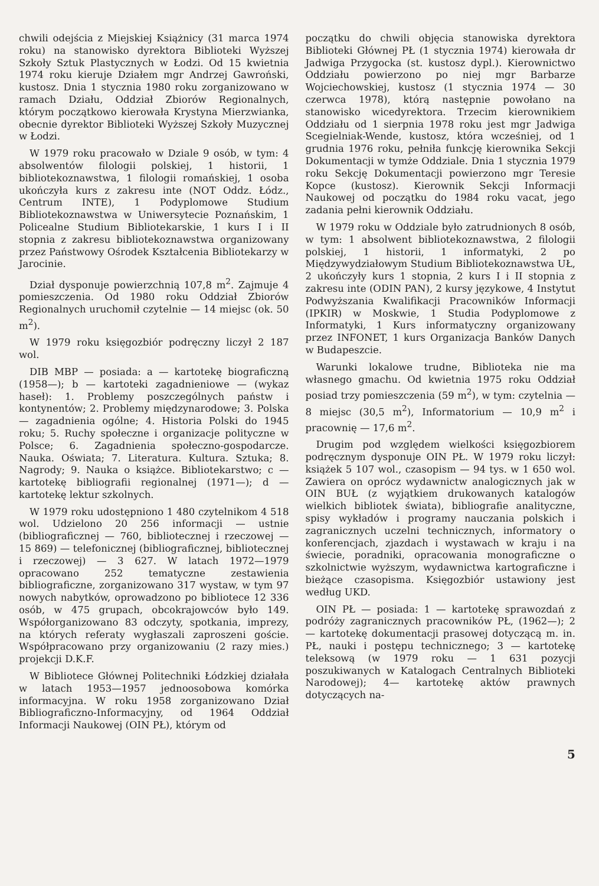chwili odejścia z Miejskiej Książnicy (31 marca 1974 roku) na stanowisko dyrektora Biblioteki Wyższej Szkoły Sztuk Plastycznych w Łodzi. Od 15 kwietnia 1974 roku kieruje Działem mgr Andrzej Gawroński, kustosz. Dnia 1 stycznia 1980 roku zorganizowano w ramach Działu, Oddział Zbiorów Regionalnych, którym początkowo kierowała Krystyna Mierzwianka, obecnie dyrektor Biblioteki Wyższej Szkoły Muzycznej w Łodzi.
W 1979 roku pracowało w Dziale 9 osób, w tym: 4 absolwentów filologii polskiej, 1 historii, 1 bibliotekoznawstwa, 1 filologii romańskiej, 1 osoba ukończyła kurs z zakresu inte (NOT Oddz. Łódz., Centrum INTE), 1 Podyplomowe Studium Bibliotekoznawstwa w Uniwersytecie Poznańskim, 1 Policealne Studium Bibliotekarskie, 1 kurs I i II stopnia z zakresu bibliotekoznawstwa organizowany przez Państwowy Ośrodek Kształcenia Bibliotekarzy w Jarocinie.
Dział dysponuje powierzchnią 107,8 m<sup>2</sup>. Zajmuje 4 pomieszczenia. Od 1980 roku Oddział Zbiorów Regionalnych uruchomił czytelnie — 14 miejsc (ok. 50 m<sup>2</sup>).
W 1979 roku księgozbiór podręczny liczył 2 187 wol.
DIB MBP — posiada: a — kartotekę biograficzną (1958—); b — kartoteki zagadnieniowe — (wykaz haseł): 1. Problemy poszczególnych państw i kontynentów; 2. Problemy międzynarodowe; 3. Polska — zagadnienia ogólne; 4. Historia Polski do 1945 roku; 5. Ruchy społeczne i organizacje polityczne w Polsce; 6. Zagadnienia społeczno-gospodarcze. Nauka. Oświata; 7. Literatura. Kultura. Sztuka; 8. Nagrody; 9. Nauka o książce. Bibliotekarstwo; c — kartotekę bibliografii regionalnej (1971—); d — kartotekę lektur szkolnych.
W 1979 roku udostępniono 1 480 czytelnikom 4 518 wol. Udzielono 20 256 informacji — ustnie (bibliograficznej — 760, bibliotecznej i rzeczowej — 15 869) — telefonicznej (bibliograficznej, bibliotecznej i rzeczowej) — 3 627. W latach 1972—1979 opracowano 252 tematyczne zestawienia bibliograficzne, zorganizowano 317 wystaw, w tym 97 nowych nabytków, oprowadzono po bibliotece 12 336 osób, w 475 grupach, obcokrajowców było 149. Współorganizowano 83 odczyty, spotkania, imprezy, na których referaty wygłaszali zaproszeni goście. Współpracowano przy organizowaniu (2 razy mies.) projekcji D.K.F.
W Bibliotece Głównej Politechniki Łódzkiej działała w latach 1953—1957 jednoosobowa komórka informacyjna. W roku 1958 zorganizowano Dział Bibliograficzno-Informacyjny, od 1964 Oddział Informacji Naukowej (OIN PŁ), którym od
początku do chwili objęcia stanowiska dyrektora Biblioteki Głównej PŁ (1 stycznia 1974) kierowała dr Jadwiga Przygocka (st. kustosz dypl.). Kierownictwo Oddziału powierzono po niej mgr Barbarze Wojciechowskiej, kustosz (1 stycznia 1974 — 30 czerwca 1978), którą następnie powołano na stanowisko wicedyrektora. Trzecim kierownikiem Oddziału od 1 sierpnia 1978 roku jest mgr Jadwiga Scegielniak-Wende, kustosz, która wcześniej, od 1 grudnia 1976 roku, pełniła funkcję kierownika Sekcji Dokumentacji w tymże Oddziale. Dnia 1 stycznia 1979 roku Sekcję Dokumentacji powierzono mgr Teresie Kopce (kustosz). Kierownik Sekcji Informacji Naukowej od początku do 1984 roku vacat, jego zadania pełni kierownik Oddziału.
W 1979 roku w Oddziale było zatrudnionych 8 osób, w tym: 1 absolwent bibliotekoznawstwa, 2 filologii polskiej, 1 historii, 1 informatyki, 2 po Międzywydziałowym Studium Bibliotekoznawstwa UŁ, 2 ukończyły kurs 1 stopnia, 2 kurs I i II stopnia z zakresu inte (ODIN PAN), 2 kursy językowe, 4 Instytut Podwyższania Kwalifikacji Pracowników Informacji (IPKIR) w Moskwie, 1 Studia Podyplomowe z Informatyki, 1 Kurs informatyczny organizowany przez INFONET, 1 kurs Organizacja Banków Danych w Budapeszcie.
Warunki lokalowe trudne, Biblioteka nie ma własnego gmachu. Od kwietnia 1975 roku Oddział posiad trzy pomieszczenia (59 m<sup>2</sup>), w tym: czytelnia — 8 miejsc (30,5 m<sup>2</sup>), Informatorium — 10,9 m<sup>2</sup> i pracownię — 17,6 m<sup>2</sup>.
Drugim pod względem wielkości księgozbiorem podręcznym dysponuje OIN PŁ. W 1979 roku liczył: książek 5 107 wol., czasopism — 94 tys. w 1 650 wol. Zawiera on oprócz wydawnictw analogicznych jak w OIN BUŁ (z wyjątkiem drukowanych katalogów wielkich bibliotek świata), bibliografie analityczne, spisy wykładów i programy nauczania polskich i zagranicznych uczelni technicznych, informatory o konferencjach, zjazdach i wystawach w kraju i na świecie, poradniki, opracowania monograficzne o szkolnictwie wyższym, wydawnictwa kartograficzne i bieżące czasopisma. Księgozbiór ustawiony jest według UKD.
OIN PŁ — posiada: 1 — kartotekę sprawozdań z podróży zagranicznych pracowników PŁ, (1962—); 2 — kartotekę dokumentacji prasowej dotyczącą m. in. PŁ, nauki i postępu technicznego; 3 — kartotekę teleksową (w 1979 roku — 1 631 pozycji poszukiwanych w Katalogach Centralnych Biblioteki Narodowej); 4— kartotekę aktów prawnych dotyczących na-
5